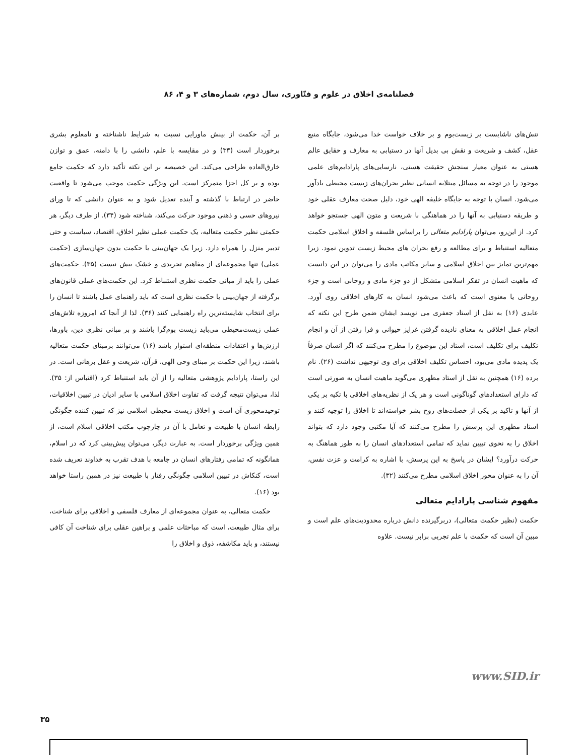فصلنامه‌ی اخلاق در علوم و فنّاوری، سال دوم، شماره‌های ۳ و ۴، ۸۶
تنش‌های ناشایست بر زیست‌بوم و بر خلاف خواست خدا می‌شود، جایگاه منبع عقل، کشف و شریعت و نقش بی بدیل آنها در دستیابی به معارف و حقایق عالم هستی به عنوان معیار سنجش حقیقت هستی، نارسایی‌های پارادایم‌های علمی موجود را در توجه به مسائل مبتلابه انسانی نظیر بحران‌های زیست محیطی یادآور می‌شود. انسان با توجه به جایگاه خلیفه الهی خود، دلیل صحت معارف عقلی خود و طریقه دستیابی به آنها را در هماهنگی با شریعت و متون الهی جستجو خواهد کرد. از این‌رو، می‌توان پارادایم متعالی را براساس فلسفه و اخلاق اسلامی حکمت متعالیه استنباط و برای مطالعه و رفع بحران های محیط زیست تدوین نمود. زیرا مهم‌ترین تمایز بین اخلاق اسلامی و سایر مکاتب مادی را می‌توان در این دانست که ماهیت انسان در تفکر اسلامی متشکل از دو جزء مادی و روحانی است و جزء روحانی یا معنوی است که باعث می‌شود انسان به کارهای اخلاقی روی آورد. عابدی (۱۶) به نقل از استاد جعفری می نویسد ایشان ضمن طرح این نکته که انجام عمل اخلاقی به معنای نادیده گرفتن غرایز حیوانی و فرا رفتن از آن و انجام تکلیف برای تکلیف است، استاد این موضوع را مطرح می‌کنند که اگر انسان صرفاً یک پدیده مادی می‌بود، احساس تکلیف اخلاقی برای وی توجیهی نداشت (۲۶). نام برده (۱۶) همچنین به نقل از استاد مطهری می‌گوید ماهیت انسان به صورتی است که دارای استعدادهای گوناگونی است و هر یک از نظریه‌های اخلاقی با تکیه بر یکی از آنها و تاکید بر یکی از خصلت‌های روح بشر خواسته‌اند تا اخلاق را توجیه کنند و استاد مطهری این پرسش را مطرح می‌کنند که آیا مکتبی وجود دارد که بتواند اخلاق را به نحوی تبیین نماید که تمامی استعدادهای انسان را به طور هماهنگ به حرکت درآورد؟ ایشان در پاسخ به این پرسش، با اشاره به کرامت و عزت نفس، آن را به عنوان محور اخلاق اسلامی مطرح می‌کنند (۳۲).
مفهوم شناسی پارادایم متعالی
حکمت (نظیر حکمت متعالی)، دربرگیرنده دانش درباره محدودیت‌های علم است و مبین آن است که حکمت با علم تجربی برابر نیست. علاوه
بر آن، حکمت از بینش ماورایی نسبت به شرایط ناشناخته و نامعلوم بشری برخوردار است (۳۳) و در مقایسه با علم، دانشی را با دامنه، عمق و توازن خارق‌العاده طراحی می‌کند. این خصیصه بر این نکته تأکید دارد که حکمت جامع بوده و بر کل اجزا متمرکز است. این ویژگی حکمت موجب می‌شود تا واقعیت حاضر در ارتباط با گذشته و آینده تعدیل شود و به عنوان دانشی که تا ورای نیروهای حسی و ذهنی موجود حرکت می‌کند، شناخته شود (۳۴). از طرف دیگر، هر حکمتی نظیر حکمت متعالیه، یک حکمت عملی نظیر اخلاق، اقتصاد، سیاست و حتی تدبیر منزل را همراه دارد. زیرا یک جهان‌بینی یا حکمت بدون جهان‌سازی (حکمت عملی) تنها مجموعه‌ای از مفاهیم تجریدی و خشک بیش نیست (۳۵). حکمت‌های عملی را باید از مبانی حکمت نظری استنباط کرد. این حکمت‌های عملی قانون‌های برگرفته از جهان‌بینی یا حکمت نظری است که باید راهنمای عمل باشند تا انسان را برای انتخاب شایسته‌ترین راه راهنمایی کنند (۳۶). لذا از آنجا که امروزه تلاش‌های عملی زیست‌محیطی می‌باید زیست بوم‌گرا باشند و بر مبانی نظری دین، باورها، ارزش‌ها و اعتقادات منطقه‌ای استوار باشد (۱۶) می‌توانند برمبنای حکمت متعالیه باشند، زیرا این حکمت بر مبنای وحی الهی، قرآن، شریعت و عقل برهانی است. در این راستا، پارادایم پژوهشی متعالیه را از آن باید استنباط کرد (اقتباس از: ۳۵). لذا، می‌توان نتیجه گرفت که تفاوت اخلاق اسلامی با سایر ادیان در تبیین اخلاقیات، توحیدمحوری آن است و اخلاق زیست محیطی اسلامی نیز که تبیین کننده چگونگی رابطه انسان با طبیعت و تعامل با آن در چارچوب مکتب اخلاقی اسلام است، از همین ویژگی برخوردار است. به عبارت دیگر، می‌توان پیش‌بینی کرد که در اسلام، همانگونه که تمامی رفتارهای انسان در جامعه با هدف تقرب به خداوند تعریف شده است، کنکاش در تبیین اسلامی چگونگی رفتار با طبیعت نیز در همین راستا خواهد بود (۱۶).
حکمت متعالی، به عنوان مجموعه‌ای از معارف فلسفی و اخلاقی برای شناخت، برای مثال طبیعت، است که مباحثات علمی و براهین عقلی برای شناخت آن کافی نیستند، و باید مکاشفه، ذوق و اخلاق را
www.SID.ir
۳۵